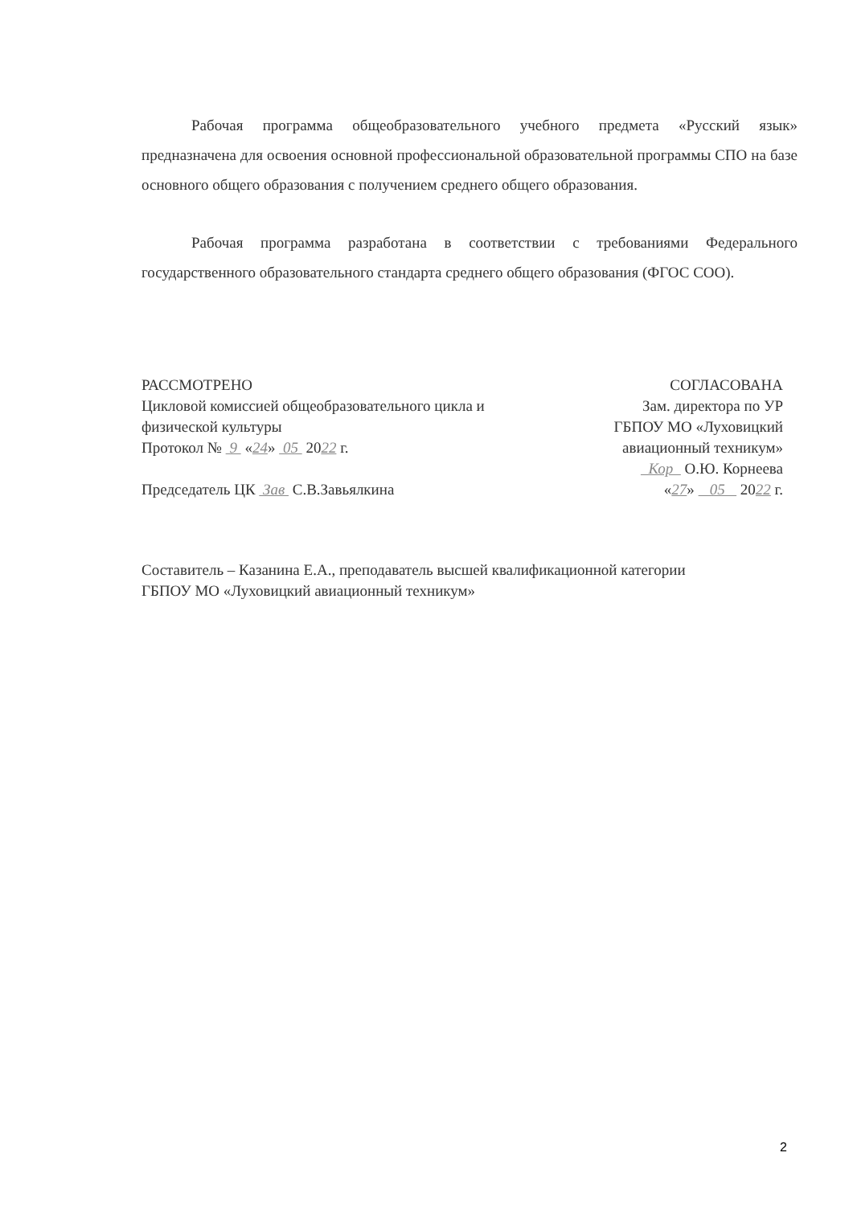Рабочая программа общеобразовательного учебного предмета «Русский язык» предназначена для освоения основной профессиональной образовательной программы СПО на базе основного общего образования с получением среднего общего образования.
Рабочая программа разработана в соответствии с требованиями Федерального государственного образовательного стандарта среднего общего образования (ФГОС СОО).
РАССМОТРЕНО
Цикловой комиссией общеобразовательного цикла и
физической культуры
Протокол № 9 «24» 05 2022 г.
Председатель ЦК Зав С.В.Завьялкина
СОГЛАСОВАНА
Зам. директора по УР
ГБПОУ МО «Луховицкий
авиационный техникум»
Кор О.Ю. Корнеева
«27» 05 2022 г.
Составитель – Казанина Е.А., преподаватель высшей квалификационной категории
ГБПОУ МО «Луховицкий авиационный техникум»
2